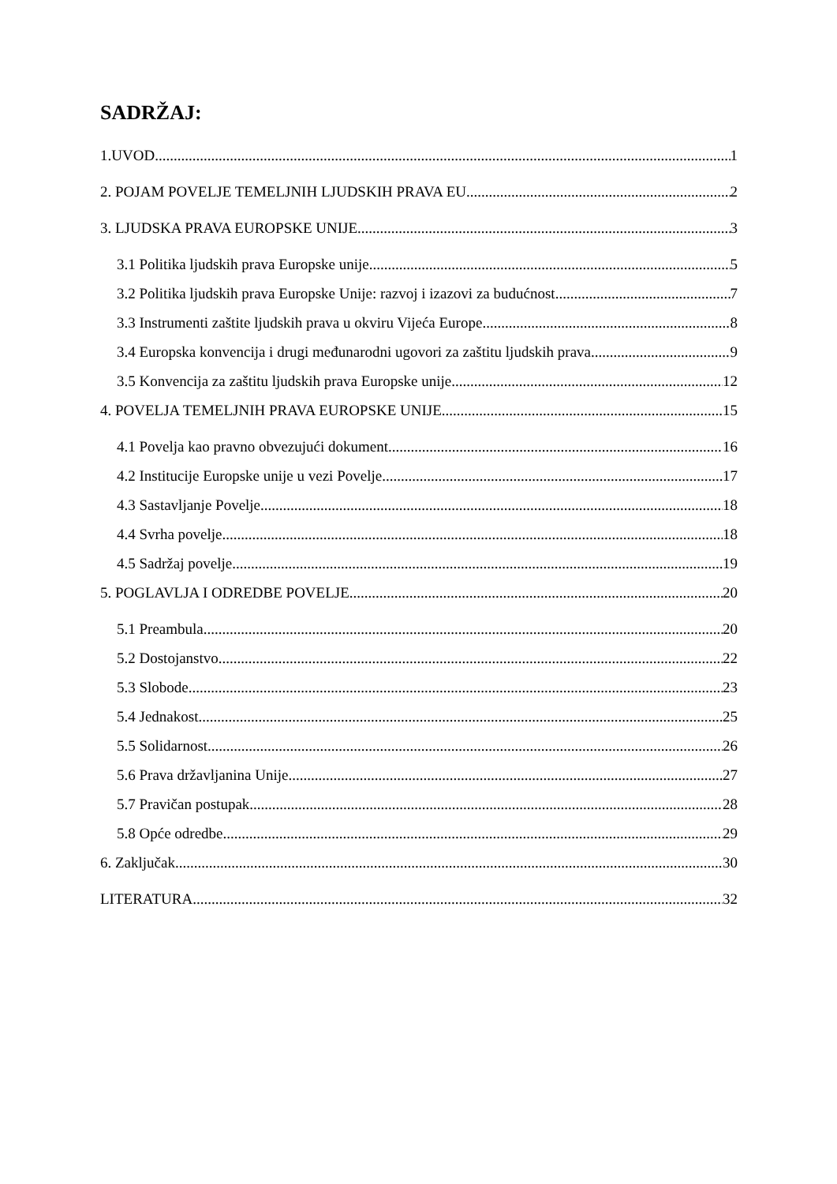SADRŽAJ:
1.UVOD 1
2. POJAM POVELJE TEMELJNIH LJUDSKIH PRAVA EU 2
3. LJUDSKA PRAVA EUROPSKE UNIJE 3
3.1 Politika ljudskih prava Europske unije 5
3.2 Politika ljudskih prava Europske Unije: razvoj i izazovi za budućnost 7
3.3 Instrumenti zaštite ljudskih prava u okviru Vijeća Europe 8
3.4 Europska konvencija i drugi međunarodni ugovori za zaštitu ljudskih prava 9
3.5 Konvencija za zaštitu ljudskih prava Europske unije 12
4. POVELJA TEMELJNIH PRAVA EUROPSKE UNIJE 15
4.1 Povelja kao pravno obvezujući dokument 16
4.2 Institucije Europske unije u vezi Povelje 17
4.3 Sastavljanje Povelje 18
4.4 Svrha povelje 18
4.5 Sadržaj povelje 19
5. POGLAVLJA I ODREDBE POVELJE 20
5.1 Preambula 20
5.2 Dostojanstvo 22
5.3 Slobode 23
5.4 Jednakost 25
5.5 Solidarnost 26
5.6 Prava državljanina Unije 27
5.7 Pravičan postupak 28
5.8 Opće odredbe 29
6. Zaključak 30
LITERATURA 32